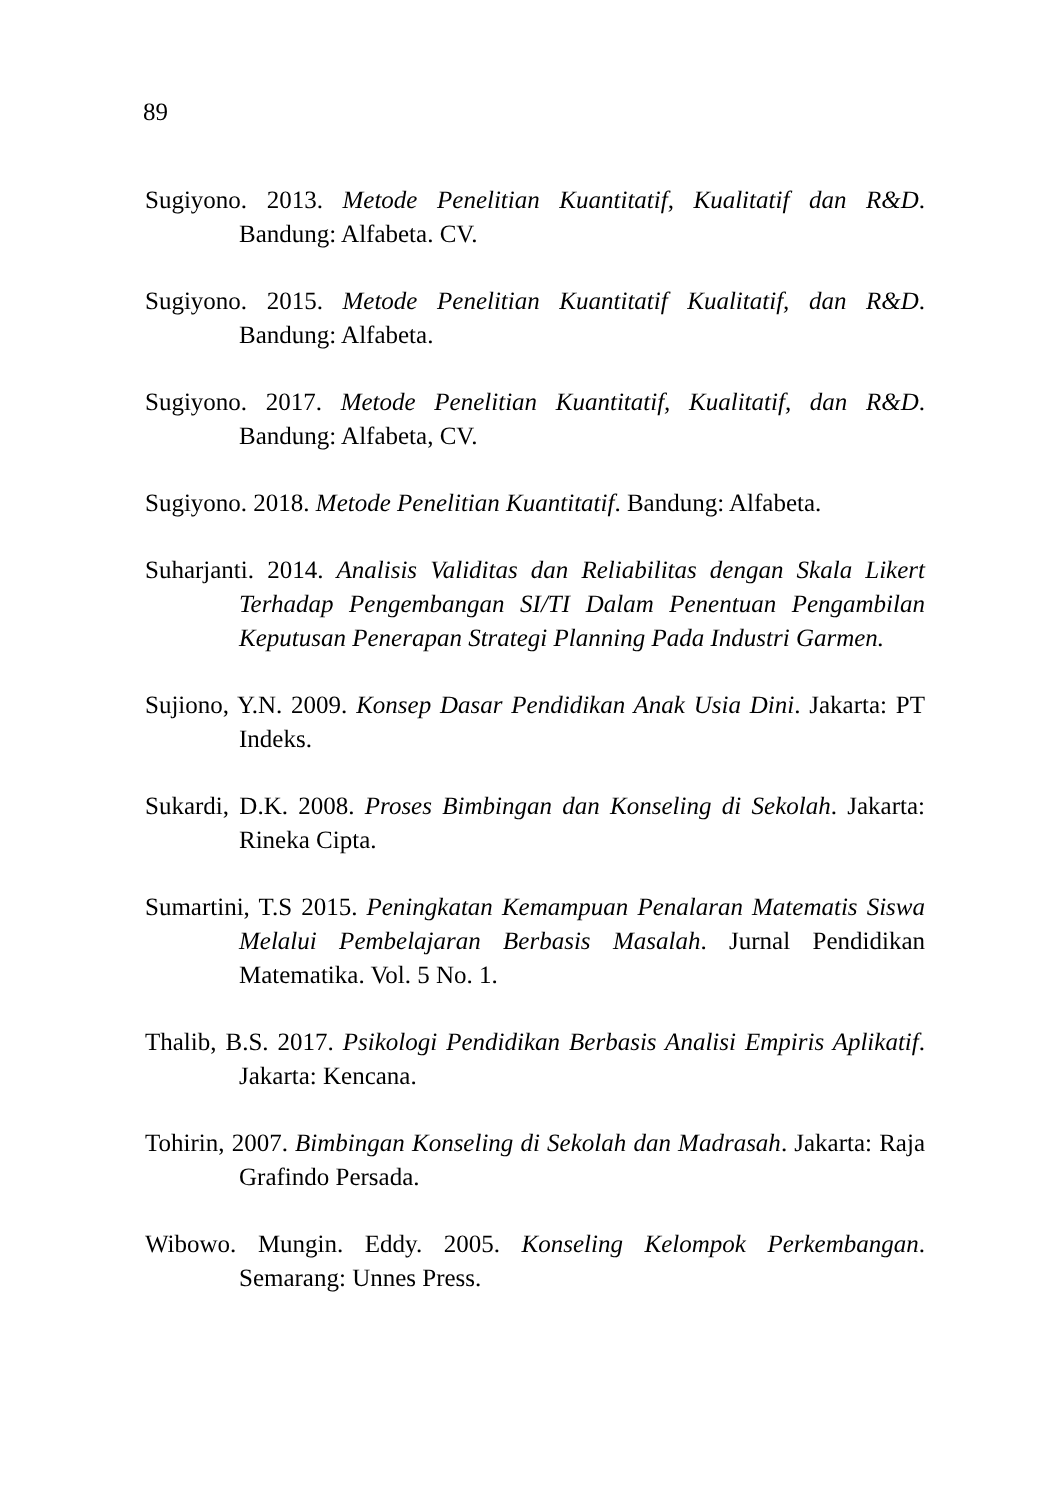89
Sugiyono. 2013. Metode Penelitian Kuantitatif, Kualitatif dan R&D. Bandung: Alfabeta. CV.
Sugiyono. 2015. Metode Penelitian Kuantitatif Kualitatif, dan R&D. Bandung: Alfabeta.
Sugiyono. 2017. Metode Penelitian Kuantitatif, Kualitatif, dan R&D. Bandung: Alfabeta, CV.
Sugiyono. 2018. Metode Penelitian Kuantitatif. Bandung: Alfabeta.
Suharjanti. 2014. Analisis Validitas dan Reliabilitas dengan Skala Likert Terhadap Pengembangan SI/TI Dalam Penentuan Pengambilan Keputusan Penerapan Strategi Planning Pada Industri Garmen.
Sujiono, Y.N. 2009. Konsep Dasar Pendidikan Anak Usia Dini. Jakarta: PT Indeks.
Sukardi, D.K. 2008. Proses Bimbingan dan Konseling di Sekolah. Jakarta: Rineka Cipta.
Sumartini, T.S 2015. Peningkatan Kemampuan Penalaran Matematis Siswa Melalui Pembelajaran Berbasis Masalah. Jurnal Pendidikan Matematika. Vol. 5 No. 1.
Thalib, B.S. 2017. Psikologi Pendidikan Berbasis Analisi Empiris Aplikatif. Jakarta: Kencana.
Tohirin, 2007. Bimbingan Konseling di Sekolah dan Madrasah. Jakarta: Raja Grafindo Persada.
Wibowo. Mungin. Eddy. 2005. Konseling Kelompok Perkembangan. Semarang: Unnes Press.